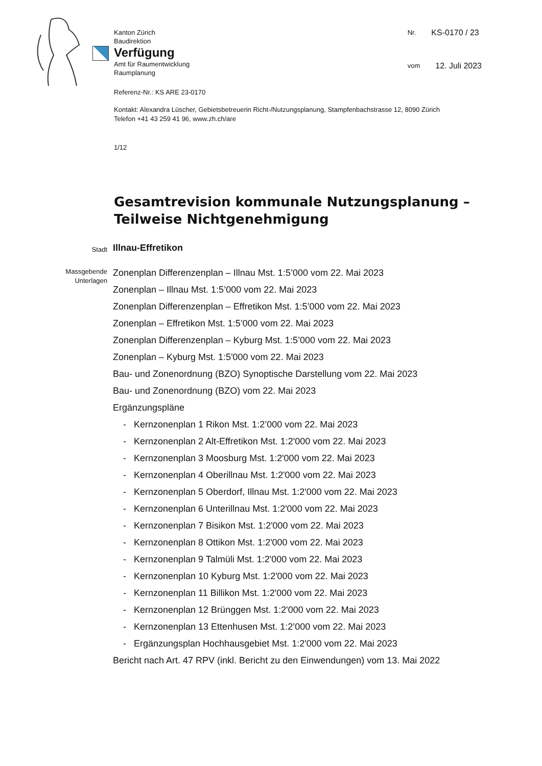Kanton Zürich
Baudirektion
Verfügung
Amt für Raumentwicklung
Raumplanung
Nr. KS-0170 / 23
vom 12. Juli 2023
Referenz-Nr.: KS ARE 23-0170
Kontakt: Alexandra Lüscher, Gebietsbetreuerin Richt-/Nutzungsplanung, Stampfenbachstrasse 12, 8090 Zürich
Telefon +41 43 259 41 96, www.zh.ch/are
1/12
Gesamtrevision kommunale Nutzungsplanung –
Teilweise Nichtgenehmigung
Stadt
Illnau-Effretikon
Massgebende Unterlagen
Zonenplan Differenzenplan – Illnau Mst. 1:5’000 vom 22. Mai 2023
Zonenplan – Illnau Mst. 1:5’000 vom 22. Mai 2023
Zonenplan Differenzenplan – Effretikon Mst. 1:5’000 vom 22. Mai 2023
Zonenplan – Effretikon Mst. 1:5’000 vom 22. Mai 2023
Zonenplan Differenzenplan – Kyburg Mst. 1:5’000 vom 22. Mai 2023
Zonenplan – Kyburg Mst. 1:5'000 vom 22. Mai 2023
Bau- und Zonenordnung (BZO) Synoptische Darstellung vom 22. Mai 2023
Bau- und Zonenordnung (BZO) vom 22. Mai 2023
Ergänzungspläne
- Kernzonenplan 1 Rikon Mst. 1:2’000 vom 22. Mai 2023
- Kernzonenplan 2 Alt-Effretikon Mst. 1:2'000 vom 22. Mai 2023
- Kernzonenplan 3 Moosburg Mst. 1:2'000 vom 22. Mai 2023
- Kernzonenplan 4 Oberillnau Mst. 1:2'000 vom 22. Mai 2023
- Kernzonenplan 5 Oberdorf, Illnau Mst. 1:2'000 vom 22. Mai 2023
- Kernzonenplan 6 Unterillnau Mst. 1:2'000 vom 22. Mai 2023
- Kernzonenplan 7 Bisikon Mst. 1:2'000 vom 22. Mai 2023
- Kernzonenplan 8 Ottikon Mst. 1:2'000 vom 22. Mai 2023
- Kernzonenplan 9 Talmüli Mst. 1:2'000 vom 22. Mai 2023
- Kernzonenplan 10 Kyburg Mst. 1:2'000 vom 22. Mai 2023
- Kernzonenplan 11 Billikon Mst. 1:2'000 vom 22. Mai 2023
- Kernzonenplan 12 Brünggen Mst. 1:2'000 vom 22. Mai 2023
- Kernzonenplan 13 Ettenhusen Mst. 1:2’000 vom 22. Mai 2023
- Ergänzungsplan Hochhausgebiet Mst. 1:2'000 vom 22. Mai 2023
Bericht nach Art. 47 RPV (inkl. Bericht zu den Einwendungen) vom 13. Mai 2022